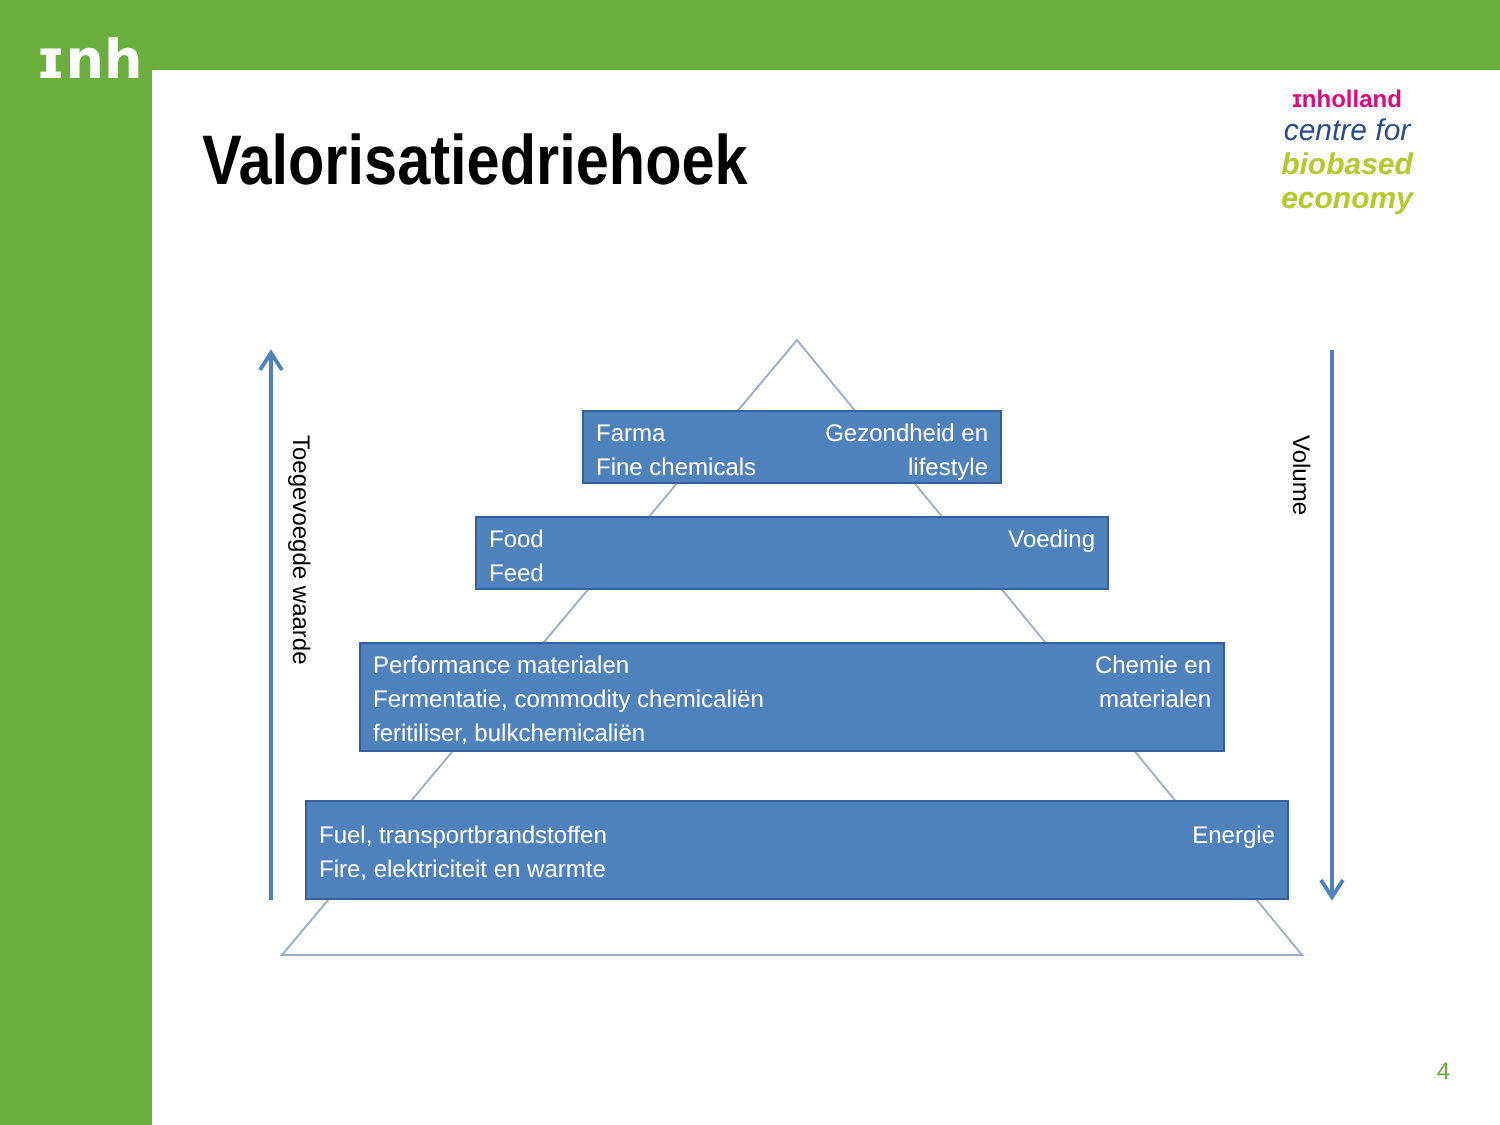ɪnh
Valorisatiedriehoek
ɪnholland
centre for
biobased
economy
Toegevoegde waarde
Volume
Farma
Fine chemicals
Gezondheid en
lifestyle
Food
Feed
Voeding
Performance materialen
Fermentatie, commodity chemicaliën
feritiliser, bulkchemicaliën
Chemie en
materialen
Fuel, transportbrandstoffen
Fire, elektriciteit en warmte
Energie
4